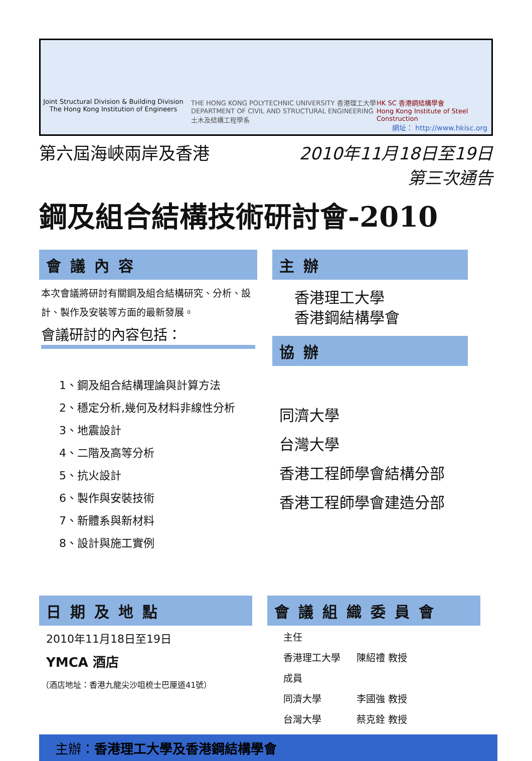Joint Structural Division & Building Division
The Hong Kong Institution of Engineers
THE HONG KONG POLYTECHNIC UNIVERSITY 香港理工大學
DEPARTMENT OF CIVIL AND STRUCTURAL ENGINEERING
土木及結構工程學系
HK SC 香港鋼結構學會
Hong Kong Institute of Steel Construction
網址： http://www.hkisc.org
第六屆海峽兩岸及香港 2010年11月18日至19日
第三次通告
鋼及組合結構技術研討會-2010
會議內容
本次會議將研討有關鋼及組合結構研究、分析、設計、製作及安裝等方面的最新發展。
會議研討的內容包括：
1、鋼及組合結構理論與計算方法
2、穩定分析,幾何及材料非線性分析
3、地震設計
4、二階及高等分析
5、抗火設計
6、製作與安裝技術
7、新體系與新材料
8、設計與施工實例
主辦
香港理工大學
香港鋼結構學會
協辦
同濟大學
台灣大學
香港工程師學會結構分部
香港工程師學會建造分部
日期及地點
2010年11月18日至19日
YMCA 酒店
（酒店地址：香港九龍尖沙咀梳士巴厘道41號）
會議組織委員會
| 主任 | |
| 香港理工大學 | 陳紹禮 教授 |
| 成員 | |
| 同濟大學 | 李國強 教授 |
| 台灣大學 | 蔡克銓 教授 |
主辦：香港理工大學及香港鋼結構學會